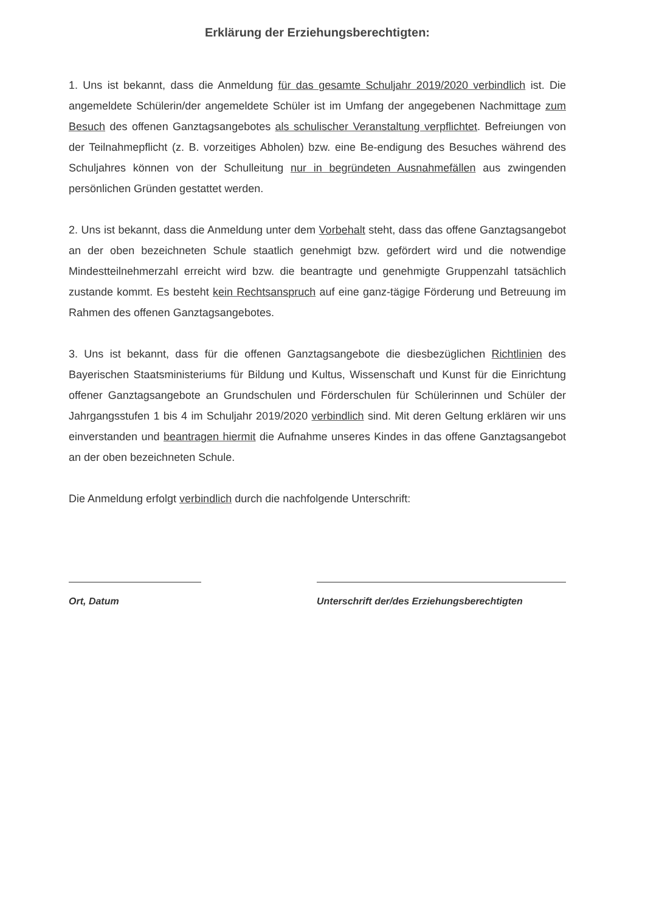Erklärung der Erziehungsberechtigten:
1. Uns ist bekannt, dass die Anmeldung für das gesamte Schuljahr 2019/2020 verbindlich ist. Die angemeldete Schülerin/der angemeldete Schüler ist im Umfang der angegebenen Nachmittage zum Besuch des offenen Ganztagsangebotes als schulischer Veranstaltung verpflichtet. Befreiungen von der Teilnahmepflicht (z. B. vorzeitiges Abholen) bzw. eine Be-endigung des Besuches während des Schuljahres können von der Schulleitung nur in begründeten Ausnahmefällen aus zwingenden persönlichen Gründen gestattet werden.
2. Uns ist bekannt, dass die Anmeldung unter dem Vorbehalt steht, dass das offene Ganztagsangebot an der oben bezeichneten Schule staatlich genehmigt bzw. gefördert wird und die notwendige Mindestteilnehmerzahl erreicht wird bzw. die beantragte und genehmigte Gruppenzahl tatsächlich zustande kommt. Es besteht kein Rechtsanspruch auf eine ganz-tägige Förderung und Betreuung im Rahmen des offenen Ganztagsangebotes.
3. Uns ist bekannt, dass für die offenen Ganztagsangebote die diesbezüglichen Richtlinien des Bayerischen Staatsministeriums für Bildung und Kultus, Wissenschaft und Kunst für die Einrichtung offener Ganztagsangebote an Grundschulen und Förderschulen für Schülerinnen und Schüler der Jahrgangsstufen 1 bis 4 im Schuljahr 2019/2020 verbindlich sind. Mit deren Geltung erklären wir uns einverstanden und beantragen hiermit die Aufnahme unseres Kindes in das offene Ganztagsangebot an der oben bezeichneten Schule.
Die Anmeldung erfolgt verbindlich durch die nachfolgende Unterschrift:
Ort, Datum Unterschrift der/des Erziehungsberechtigten